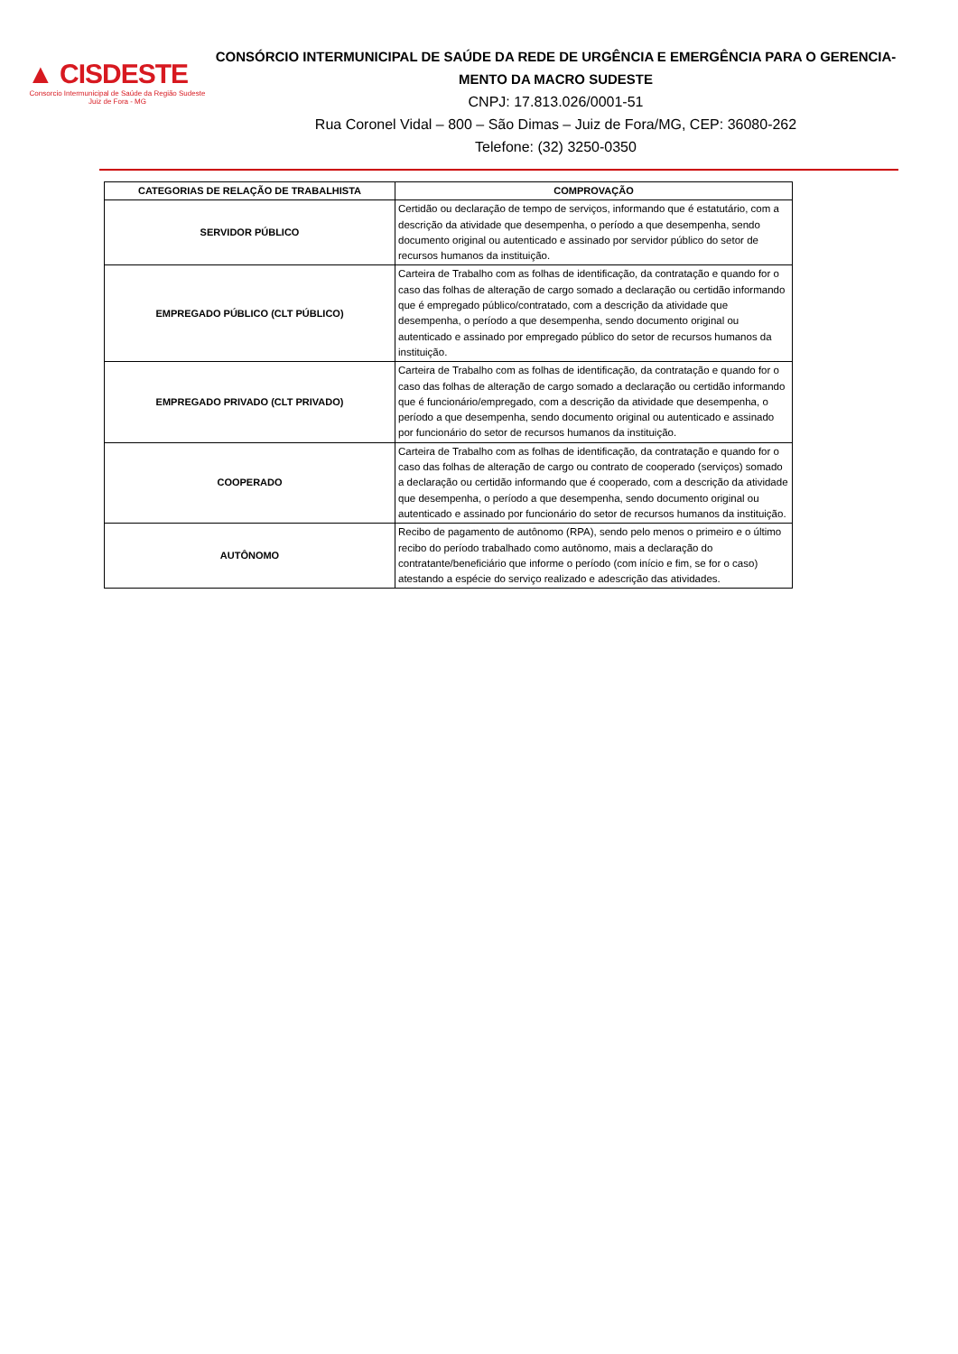▲ CISDESTE
Consorcio Intermunicipal de Saúde da Região Sudeste
Juiz de Fora - MG
CONSÓRCIO INTERMUNICIPAL DE SAÚDE DA REDE DE URGÊNCIA E EMERGÊNCIA PARA O GERENCIA-
MENTO DA MACRO SUDESTE
CNPJ: 17.813.026/0001-51
Rua Coronel Vidal – 800 – São Dimas – Juiz de Fora/MG, CEP: 36080-262
Telefone: (32) 3250-0350
| CATEGORIAS DE RELAÇÃO DE TRABALHISTA | COMPROVAÇÃO |
| --- | --- |
| SERVIDOR PÚBLICO | Certidão ou declaração de tempo de serviços, informando que é estatutário, com a descrição da atividade que desempenha, o período a que desempenha, sendo documento original ou autenticado e assinado por servidor público do setor de recursos humanos da instituição. |
| EMPREGADO PÚBLICO (CLT PÚBLICO) | Carteira de Trabalho com as folhas de identificação, da contratação e quando for o caso das folhas de alteração de cargo somado a declaração ou certidão informando que é empregado público/contratado, com a descrição da atividade que desempenha, o período a que desempenha, sendo documento original ou autenticado e assinado por empregado público do setor de recursos humanos da instituição. |
| EMPREGADO PRIVADO (CLT PRIVADO) | Carteira de Trabalho com as folhas de identificação, da contratação e quando for o caso das folhas de alteração de cargo somado a declaração ou certidão informando que é funcionário/empregado, com a descrição da atividade que desempenha, o período a que desempenha, sendo documento original ou autenticado e assinado por funcionário do setor de recursos humanos da instituição. |
| COOPERADO | Carteira de Trabalho com as folhas de identificação, da contratação e quando for o caso das folhas de alteração de cargo ou contrato de cooperado (serviços) somado a declaração ou certidão informando que é cooperado, com a descrição da atividade que desempenha, o período a que desempenha, sendo documento original ou autenticado e assinado por funcionário do setor de recursos humanos da instituição. |
| AUTÔNOMO | Recibo de pagamento de autônomo (RPA), sendo pelo menos o primeiro e o último recibo do período trabalhado como autônomo, mais a declaração do contratante/beneficiário que informe o período (com início e fim, se for o caso) atestando a espécie do serviço realizado e adescrição das atividades. |